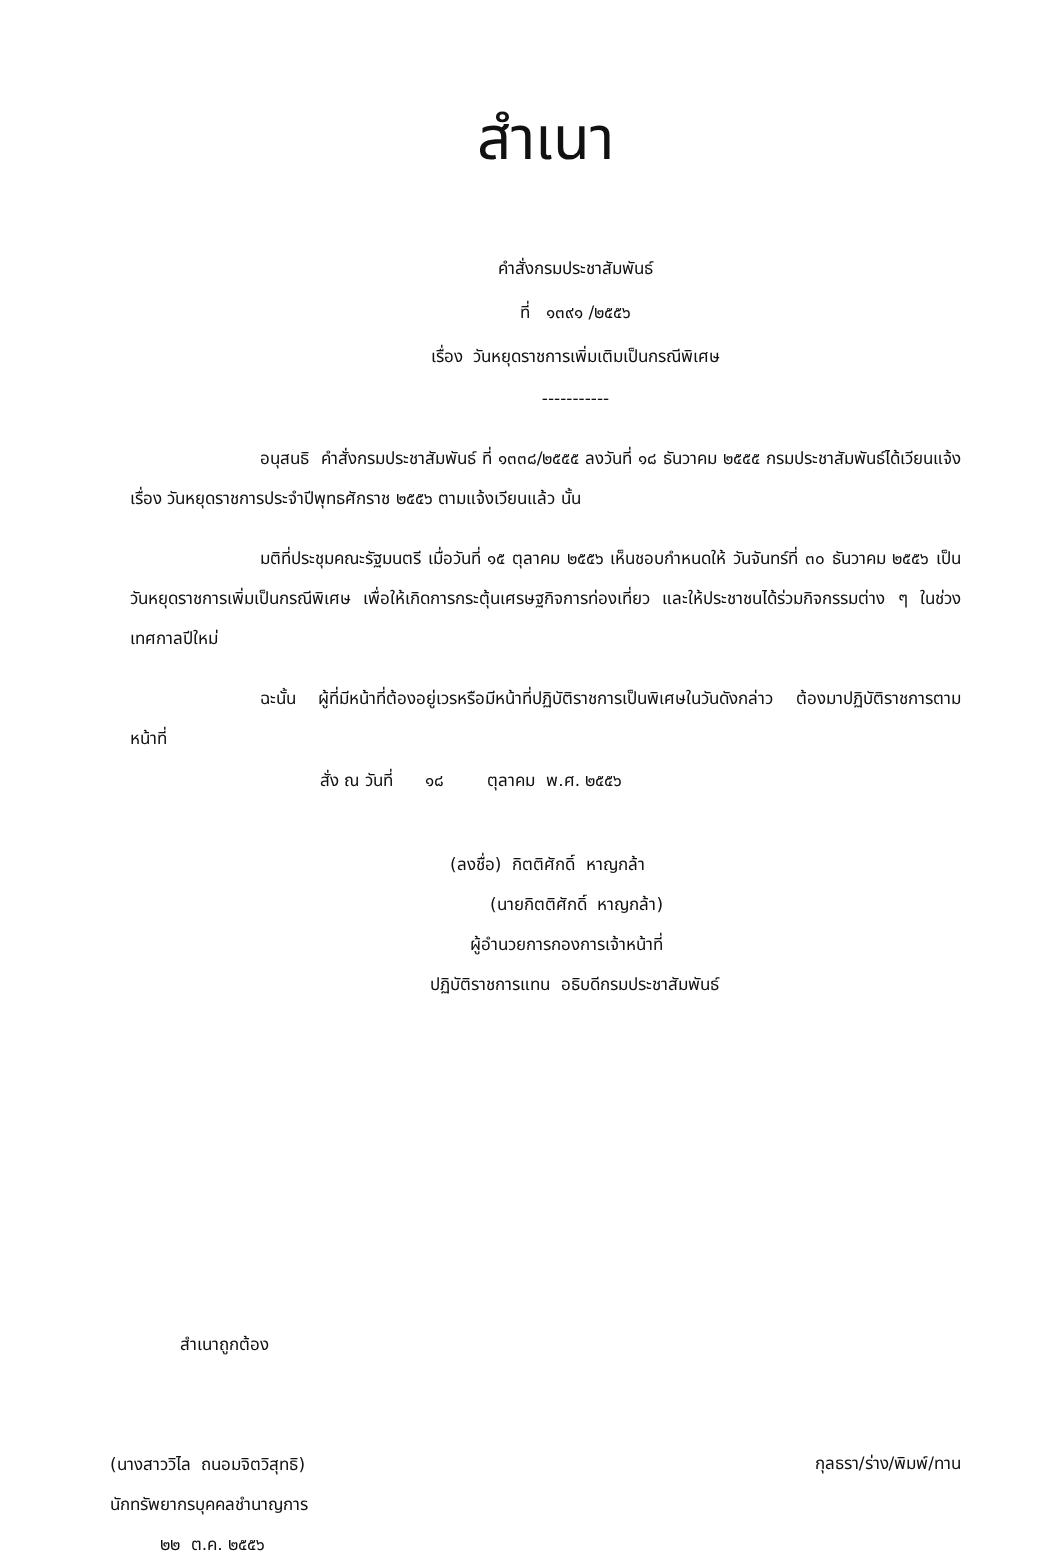สำเนา
คำสั่งกรมประชาสัมพันธ์
ที่ ๑๓๙๑ /๒๕๕๖
เรื่อง วันหยุดราชการเพิ่มเติมเป็นกรณีพิเศษ
-----------
อนุสนธิ คำสั่งกรมประชาสัมพันธ์ ที่ ๑๓๓๘/๒๕๕๕ ลงวันที่ ๑๘ ธันวาคม ๒๕๕๕ กรมประชาสัมพันธ์ได้เวียนแจ้ง เรื่อง วันหยุดราชการประจำปีพุทธศักราช ๒๕๕๖ ตามแจ้งเวียนแล้ว นั้น
มติที่ประชุมคณะรัฐมนตรี เมื่อวันที่ ๑๕ ตุลาคม ๒๕๕๖ เห็นชอบกำหนดให้ วันจันทร์ที่ ๓๐ ธันวาคม ๒๕๕๖ เป็นวันหยุดราชการเพิ่มเป็นกรณีพิเศษ เพื่อให้เกิดการกระตุ้นเศรษฐกิจการท่องเที่ยว และให้ประชาชนได้ร่วมกิจกรรมต่าง ๆ ในช่วงเทศกาลปีใหม่
ฉะนั้น ผู้ที่มีหน้าที่ต้องอยู่เวรหรือมีหน้าที่ปฏิบัติราชการเป็นพิเศษในวันดังกล่าว ต้องมาปฏิบัติราชการตามหน้าที่
สั่ง ณ วันที่ ๑๘ ตุลาคม พ.ศ. ๒๕๕๖
(ลงชื่อ) กิตติศักดิ์ หาญกล้า
(นายกิตติศักดิ์ หาญกล้า)
ผู้อำนวยการกองการเจ้าหน้าที่
ปฏิบัติราชการแทน อธิบดีกรมประชาสัมพันธ์
สำเนาถูกต้อง
(นางสาววิไล ถนอมจิตวิสุทธิ)
นักทรัพยากรบุคคลชำนาญการ
๒๒ ต.ค. ๒๕๕๖
กุลธรา/ร่าง/พิมพ์/ทาน